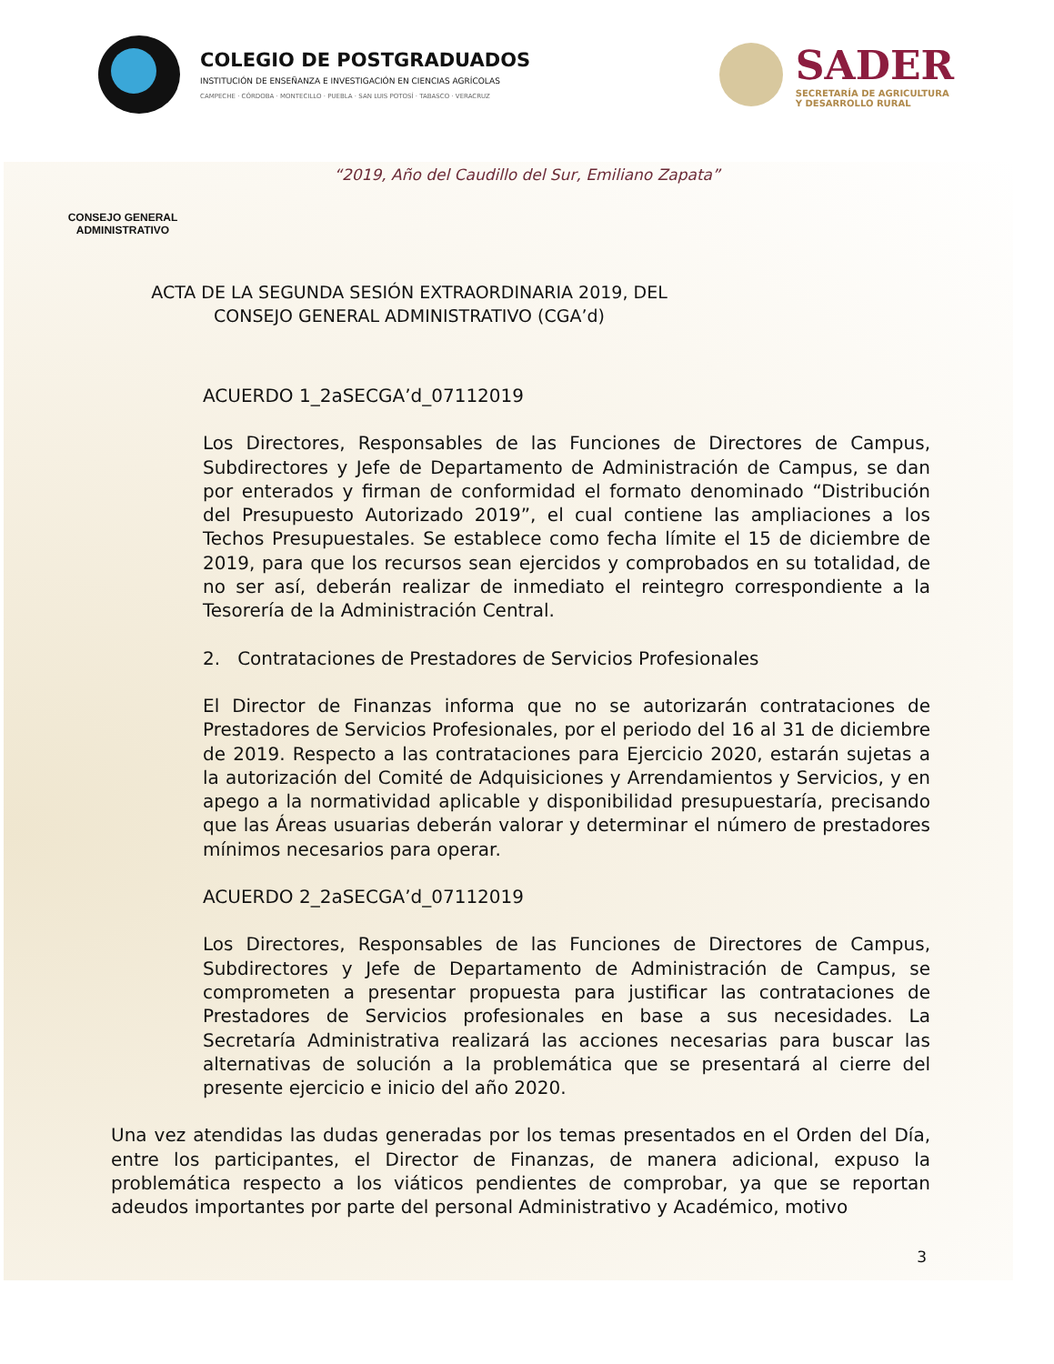COLEGIO DE POSTGRADUADOS
INSTITUCIÓN DE ENSEÑANZA E INVESTIGACIÓN EN CIENCIAS AGRÍCOLAS
CAMPECHE · CÓRDOBA · MONTECILLO · PUEBLA · SAN LUIS POTOSÍ · TABASCO · VERACRUZ
SADER
SECRETARÍA DE AGRICULTURA
Y DESARROLLO RURAL
“2019, Año del Caudillo del Sur, Emiliano Zapata”
CONSEJO GENERAL
ADMINISTRATIVO
ACTA DE LA SEGUNDA SESIÓN EXTRAORDINARIA 2019, DEL CONSEJO GENERAL ADMINISTRATIVO (CGA’d)
ACUERDO 1_2aSECGA’d_07112019
Los Directores, Responsables de las Funciones de Directores de Campus, Subdirectores y Jefe de Departamento de Administración de Campus, se dan por enterados y firman de conformidad el formato denominado “Distribución del Presupuesto Autorizado 2019”, el cual contiene las ampliaciones a los Techos Presupuestales. Se establece como fecha límite el 15 de diciembre de 2019, para que los recursos sean ejercidos y comprobados en su totalidad, de no ser así, deberán realizar de inmediato el reintegro correspondiente a la Tesorería de la Administración Central.
2. Contrataciones de Prestadores de Servicios Profesionales
El Director de Finanzas informa que no se autorizarán contrataciones de Prestadores de Servicios Profesionales, por el periodo del 16 al 31 de diciembre de 2019. Respecto a las contrataciones para Ejercicio 2020, estarán sujetas a la autorización del Comité de Adquisiciones y Arrendamientos y Servicios, y en apego a la normatividad aplicable y disponibilidad presupuestaría, precisando que las Áreas usuarias deberán valorar y determinar el número de prestadores mínimos necesarios para operar.
ACUERDO 2_2aSECGA’d_07112019
Los Directores, Responsables de las Funciones de Directores de Campus, Subdirectores y Jefe de Departamento de Administración de Campus, se comprometen a presentar propuesta para justificar las contrataciones de Prestadores de Servicios profesionales en base a sus necesidades. La Secretaría Administrativa realizará las acciones necesarias para buscar las alternativas de solución a la problemática que se presentará al cierre del presente ejercicio e inicio del año 2020.
Una vez atendidas las dudas generadas por los temas presentados en el Orden del Día, entre los participantes, el Director de Finanzas, de manera adicional, expuso la problemática respecto a los viáticos pendientes de comprobar, ya que se reportan adeudos importantes por parte del personal Administrativo y Académico, motivo
3